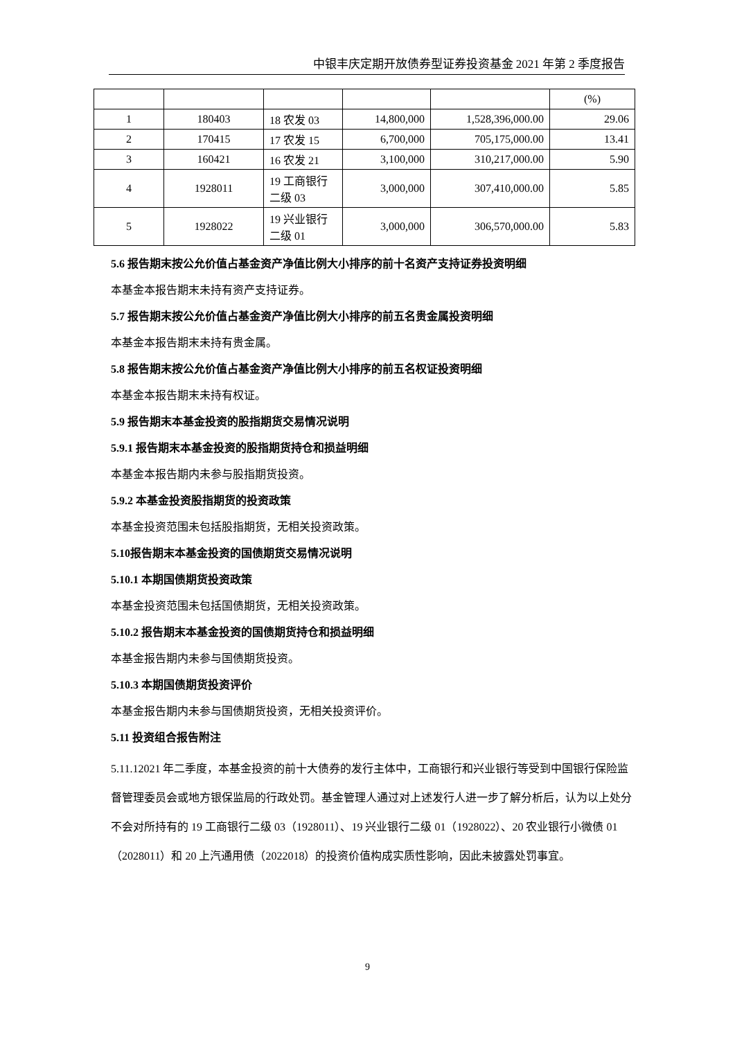中银丰庆定期开放债券型证券投资基金 2021 年第 2 季度报告
| | | | | | (%) |
| 1 | 180403 | 18 农发 03 | 14,800,000 | 1,528,396,000.00 | 29.06 |
| 2 | 170415 | 17 农发 15 | 6,700,000 | 705,175,000.00 | 13.41 |
| 3 | 160421 | 16 农发 21 | 3,100,000 | 310,217,000.00 | 5.90 |
| 4 | 1928011 | 19 工商银行二级 03 | 3,000,000 | 307,410,000.00 | 5.85 |
| 5 | 1928022 | 19 兴业银行二级 01 | 3,000,000 | 306,570,000.00 | 5.83 |
5.6 报告期末按公允价值占基金资产净值比例大小排序的前十名资产支持证券投资明细
本基金本报告期末未持有资产支持证券。
5.7 报告期末按公允价值占基金资产净值比例大小排序的前五名贵金属投资明细
本基金本报告期末未持有贵金属。
5.8 报告期末按公允价值占基金资产净值比例大小排序的前五名权证投资明细
本基金本报告期末未持有权证。
5.9 报告期末本基金投资的股指期货交易情况说明
5.9.1 报告期末本基金投资的股指期货持仓和损益明细
本基金本报告期内未参与股指期货投资。
5.9.2 本基金投资股指期货的投资政策
本基金投资范围未包括股指期货，无相关投资政策。
5.10报告期末本基金投资的国债期货交易情况说明
5.10.1 本期国债期货投资政策
本基金投资范围未包括国债期货，无相关投资政策。
5.10.2 报告期末本基金投资的国债期货持仓和损益明细
本基金报告期内未参与国债期货投资。
5.10.3 本期国债期货投资评价
本基金报告期内未参与国债期货投资，无相关投资评价。
5.11 投资组合报告附注
5.11.12021 年二季度，本基金投资的前十大债券的发行主体中，工商银行和兴业银行等受到中国银行保险监督管理委员会或地方银保监局的行政处罚。基金管理人通过对上述发行人进一步了解分析后，认为以上处分不会对所持有的 19 工商银行二级 03（1928011）、19 兴业银行二级 01（1928022）、20 农业银行小微债 01（2028011）和 20 上汽通用债（2022018）的投资价值构成实质性影响，因此未披露处罚事宜。
9